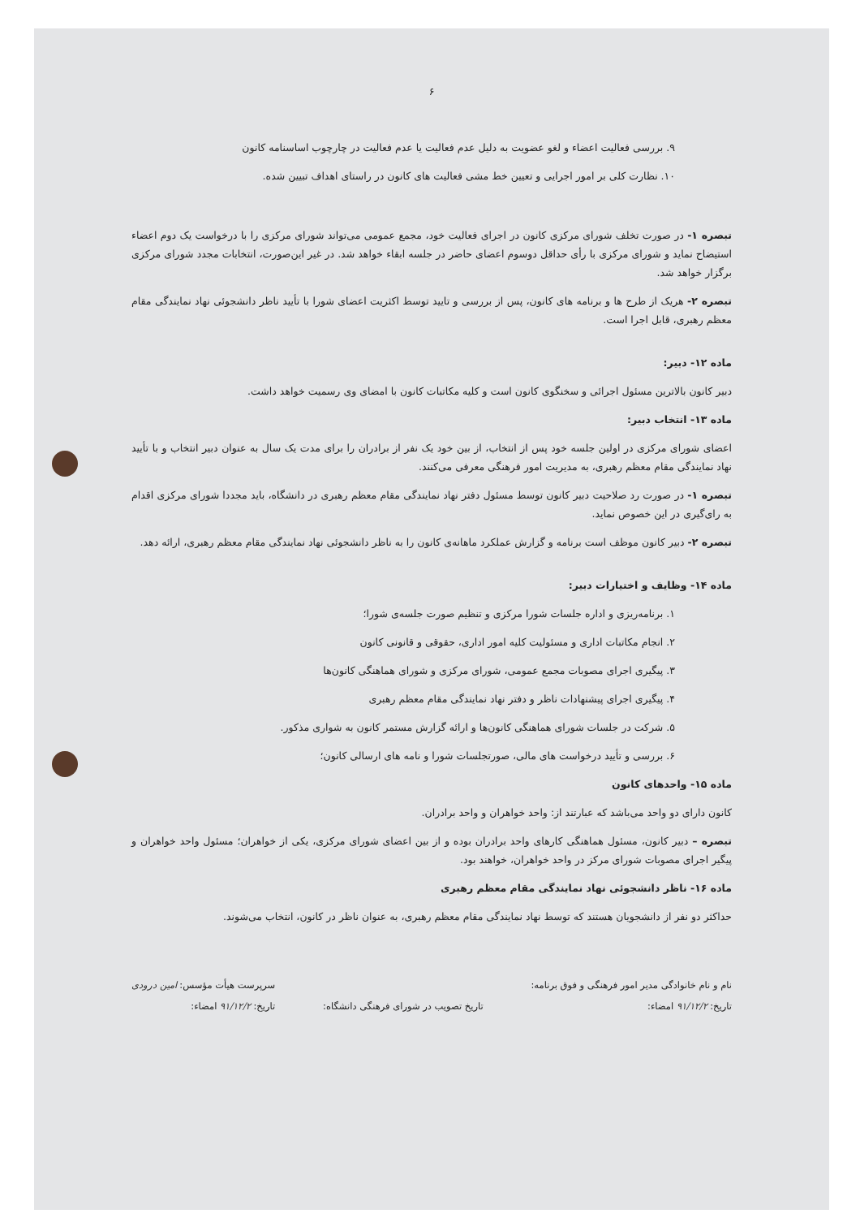۶
۹. بررسی فعالیت اعضاء و لغو عضویت به دلیل عدم فعالیت یا عدم فعالیت در چارچوب اساسنامه کانون
۱۰. نظارت کلی بر امور اجرایی و تعیین خط مشی فعالیت های کانون در راستای اهداف تبیین شده.
تبصره ۱- در صورت تخلف شورای مرکزی کانون در اجرای فعالیت خود، مجمع عمومی می‌تواند شورای مرکزی را با درخواست یک دوم اعضاء استیضاح نماید و شورای مرکزی با رأی حداقل دوسوم اعضای حاضر در جلسه ابقاء خواهد شد. در غیر این‌صورت، انتخابات مجدد شورای مرکزی برگزار خواهد شد.
تبصره ۲- هریک از طرح ها و برنامه های کانون، پس از بررسی و تایید توسط اکثریت اعضای شورا با تأیید ناظر دانشجوئی نهاد نمایندگی مقام معظم رهبری، قابل اجرا است.
ماده ۱۲- دبیر:
دبیر کانون بالاترین مسئول اجرائی و سخنگوی کانون است و کلیه مکاتبات کانون با امضای وی رسمیت خواهد داشت.
ماده ۱۳- انتخاب دبیر:
اعضای شورای مرکزی در اولین جلسه خود پس از انتخاب، از بین خود یک نفر از برادران را برای مدت یک سال به عنوان دبیر انتخاب و با تأیید نهاد نمایندگی مقام معظم رهبری، به مدیریت امور فرهنگی معرفی می‌کنند.
تبصره ۱- در صورت رد صلاحیت دبیر کانون توسط مسئول دفتر نهاد نمایندگی مقام معظم رهبری در دانشگاه، باید مجددا شورای مرکزی اقدام به رای‌گیری در این خصوص نماید.
تبصره ۲- دبیر کانون موظف است برنامه و گزارش عملکرد ماهانه‌ی کانون را به ناظر دانشجوئی نهاد نمایندگی مقام معظم رهبری، ارائه دهد.
ماده ۱۴- وظایف و اختیارات دبیر:
۱. برنامه‌ریزی و اداره جلسات شورا مرکزی و تنظیم صورت جلسه‌ی شورا؛
۲. انجام مکاتبات اداری و مسئولیت کلیه امور اداری، حقوقی و قانونی کانون
۳. پیگیری اجرای مصوبات مجمع عمومی، شورای مرکزی و شورای هماهنگی کانون‌ها
۴. پیگیری اجرای پیشنهادات ناظر و دفتر نهاد نمایندگی مقام معظم رهبری
۵. شرکت در جلسات شورای هماهنگی کانون‌ها و ارائه گزارش مستمر کانون به شوارى مذکور.
۶. بررسی و تأیید درخواست های مالی، صورتجلسات شورا و نامه های ارسالی کانون؛
ماده ۱۵- واحدهای کانون
کانون دارای دو واحد می‌باشد که عبارتند از: واحد خواهران و واحد برادران.
تبصره – دبیر کانون، مسئول هماهنگی کارهای واحد برادران بوده و از بین اعضای شورای مرکزی، یکی از خواهران؛ مسئول واحد خواهران و پیگیر اجرای مصوبات شورای مرکز در واحد خواهران، خواهند بود.
ماده ۱۶- ناظر دانشجوئی نهاد نمایندگی مقام معظم رهبری
حداکثر دو نفر از دانشجویان هستند که توسط نهاد نمایندگی مقام معظم رهبری، به عنوان ناظر در کانون، انتخاب می‌شوند.
نام و نام خانوادگی مدیر امور فرهنگی و فوق برنامه:
تاریخ: ۹۱/۱۲/۲ امضاء:
تاریخ تصویب در شورای فرهنگی دانشگاه:
سرپرست هیأت مؤسس: امین درودی
تاریخ: ۹۱/۱۲/۲ امضاء: